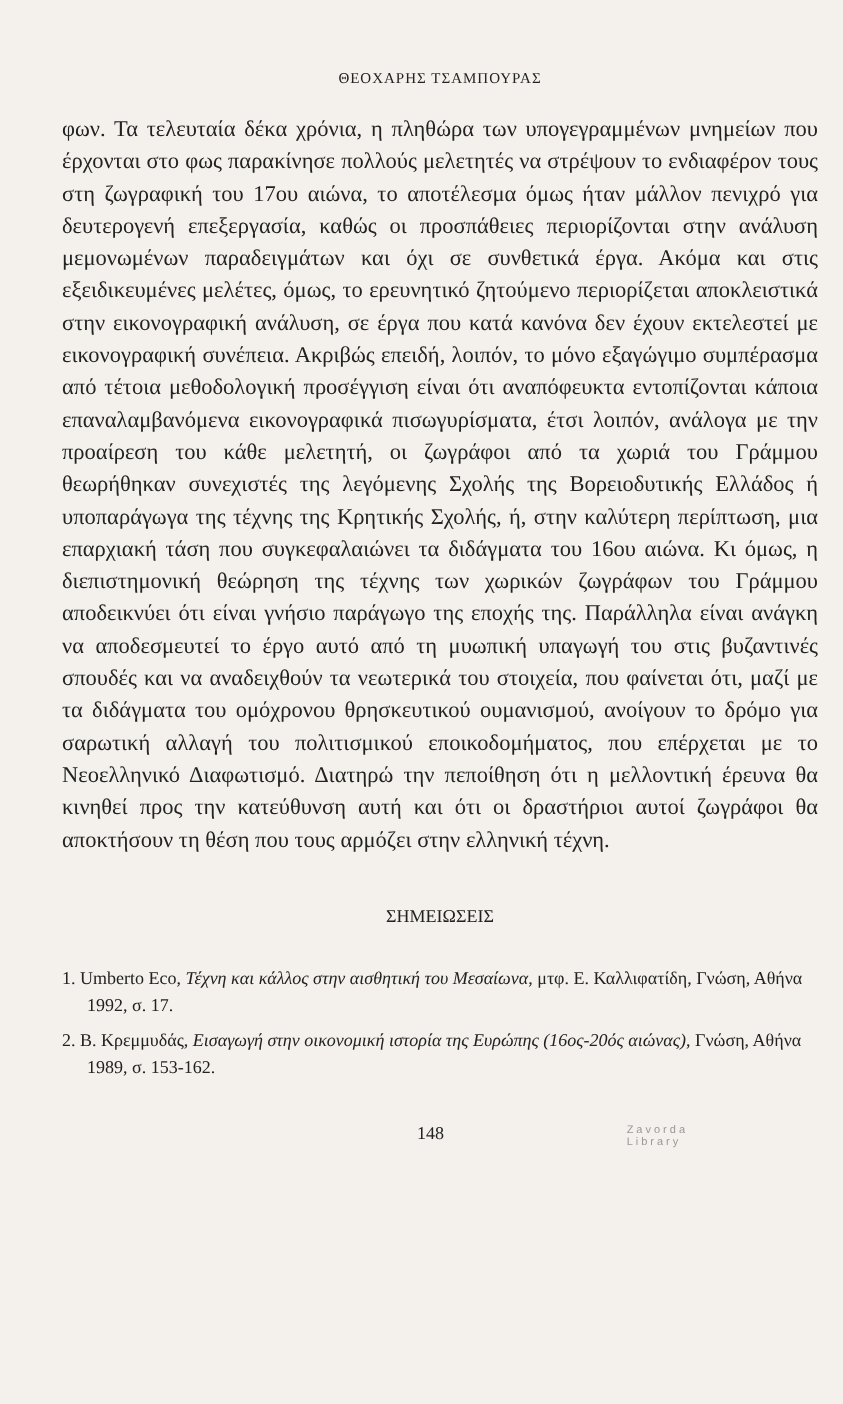ΘΕΟΧΑΡΗΣ ΤΣΑΜΠΟΥΡΑΣ
φων. Τα τελευταία δέκα χρόνια, η πληθώρα των υπογεγραμμένων μνημείων που έρχονται στο φως παρακίνησε πολλούς μελετητές να στρέψουν το ενδιαφέρον τους στη ζωγραφική του 17ου αιώνα, το αποτέλεσμα όμως ήταν μάλλον πενιχρό για δευτερογενή επεξεργασία, καθώς οι προσπάθειες περιορίζονται στην ανάλυση μεμονωμένων παραδειγμάτων και όχι σε συνθετικά έργα. Ακόμα και στις εξειδικευμένες μελέτες, όμως, το ερευνητικό ζητούμενο περιορίζεται αποκλειστικά στην εικονογραφική ανάλυση, σε έργα που κατά κανόνα δεν έχουν εκτελεστεί με εικονογραφική συνέπεια. Ακριβώς επειδή, λοιπόν, το μόνο εξαγώγιμο συμπέρασμα από τέτοια μεθοδολογική προσέγγιση είναι ότι αναπόφευκτα εντοπίζονται κάποια επαναλαμβανόμενα εικονογραφικά πισωγυρίσματα, έτσι λοιπόν, ανάλογα με την προαίρεση του κάθε μελετητή, οι ζωγράφοι από τα χωριά του Γράμμου θεωρήθηκαν συνεχιστές της λεγόμενης Σχολής της Βορειοδυτικής Ελλάδος ή υποπαράγωγα της τέχνης της Κρητικής Σχολής, ή, στην καλύτερη περίπτωση, μια επαρχιακή τάση που συγκεφαλαιώνει τα διδάγματα του 16ου αιώνα. Κι όμως, η διεπιστημονική θεώρηση της τέχνης των χωρικών ζωγράφων του Γράμμου αποδεικνύει ότι είναι γνήσιο παράγωγο της εποχής της. Παράλληλα είναι ανάγκη να αποδεσμευτεί το έργο αυτό από τη μυωπική υπαγωγή του στις βυζαντινές σπουδές και να αναδειχθούν τα νεωτερικά του στοιχεία, που φαίνεται ότι, μαζί με τα διδάγματα του ομόχρονου θρησκευτικού ουμανισμού, ανοίγουν το δρόμο για σαρωτική αλλαγή του πολιτισμικού εποικοδομήματος, που επέρχεται με το Νεοελληνικό Διαφωτισμό. Διατηρώ την πεποίθηση ότι η μελλοντική έρευνα θα κινηθεί προς την κατεύθυνση αυτή και ότι οι δραστήριοι αυτοί ζωγράφοι θα αποκτήσουν τη θέση που τους αρμόζει στην ελληνική τέχνη.
ΣΗΜΕΙΩΣΕΙΣ
1. Umberto Eco, Τέχνη και κάλλος στην αισθητική του Μεσαίωνα, μτφ. Ε. Καλλιφατίδη, Γνώση, Αθήνα 1992, σ. 17.
2. Β. Κρεμμυδάς, Εισαγωγή στην οικονομική ιστορία της Ευρώπης (16ος-20ός αιώνας), Γνώση, Αθήνα 1989, σ. 153-162.
148 Zavorda
Library